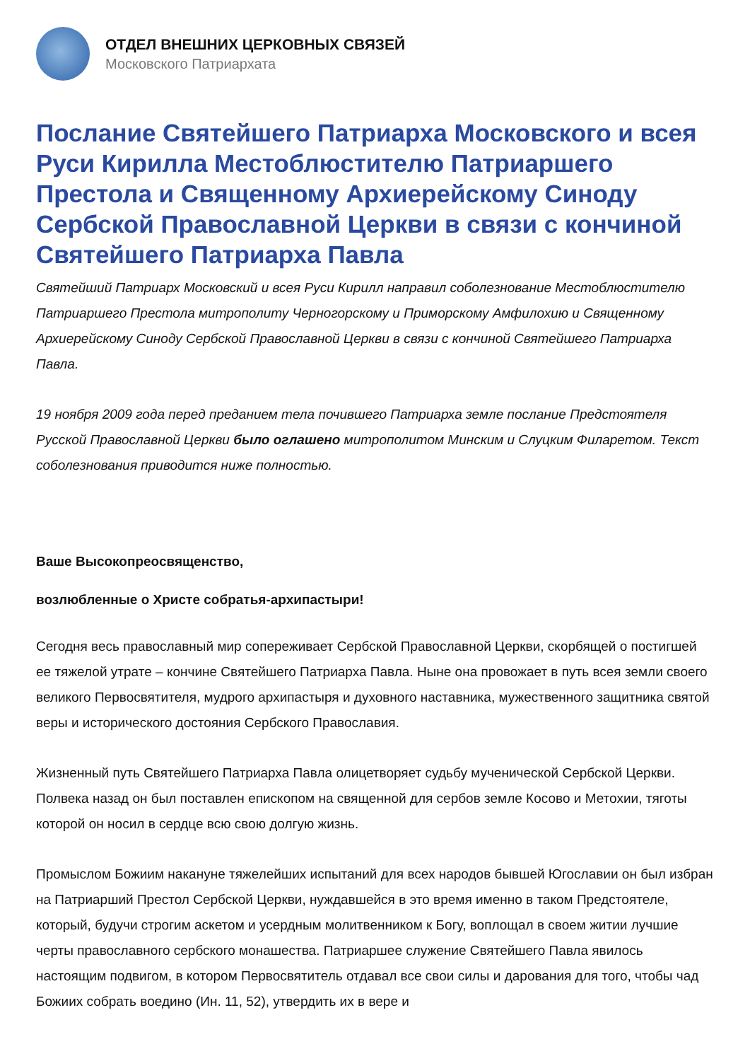ОТДЕЛ ВНЕШНИХ ЦЕРКОВНЫХ СВЯЗЕЙ
Московского Патриархата
Послание Святейшего Патриарха Московского и всея Руси Кирилла Местоблюстителю Патриаршего Престола и Священному Архиерейскому Синоду Сербской Православной Церкви в связи с кончиной Святейшего Патриарха Павла
Святейший Патриарх Московский и всея Руси Кирилл направил соболезнование Местоблюстителю Патриаршего Престола митрополиту Черногорскому и Приморскому Амфилохию и Священному Архиерейскому Синоду Сербской Православной Церкви в связи с кончиной Святейшего Патриарха Павла.
19 ноября 2009 года перед преданием тела почившего Патриарха земле послание Предстоятеля Русской Православной Церкви было оглашено митрополитом Минским и Слуцким Филаретом. Текст соболезнования приводится ниже полностью.
Ваше Высокопреосвященство,
возлюбленные о Христе собратья-архипастыри!
Сегодня весь православный мир сопереживает Сербской Православной Церкви, скорбящей о постигшей ее тяжелой утрате – кончине Святейшего Патриарха Павла. Ныне она провожает в путь всея земли своего великого Первосвятителя, мудрого архипастыря и духовного наставника, мужественного защитника святой веры и исторического достояния Сербского Православия.
Жизненный путь Святейшего Патриарха Павла олицетворяет судьбу мученической Сербской Церкви. Полвека назад он был поставлен епископом на священной для сербов земле Косово и Метохии, тяготы которой он носил в сердце всю свою долгую жизнь.
Промыслом Божиим накануне тяжелейших испытаний для всех народов бывшей Югославии он был избран на Патриарший Престол Сербской Церкви, нуждавшейся в это время именно в таком Предстоятеле, который, будучи строгим аскетом и усердным молитвенником к Богу, воплощал в своем житии лучшие черты православного сербского монашества. Патриаршее служение Святейшего Павла явилось настоящим подвигом, в котором Первосвятитель отдавал все свои силы и дарования для того, чтобы чад Божиих собрать воедино (Ин. 11, 52), утвердить их в вере и